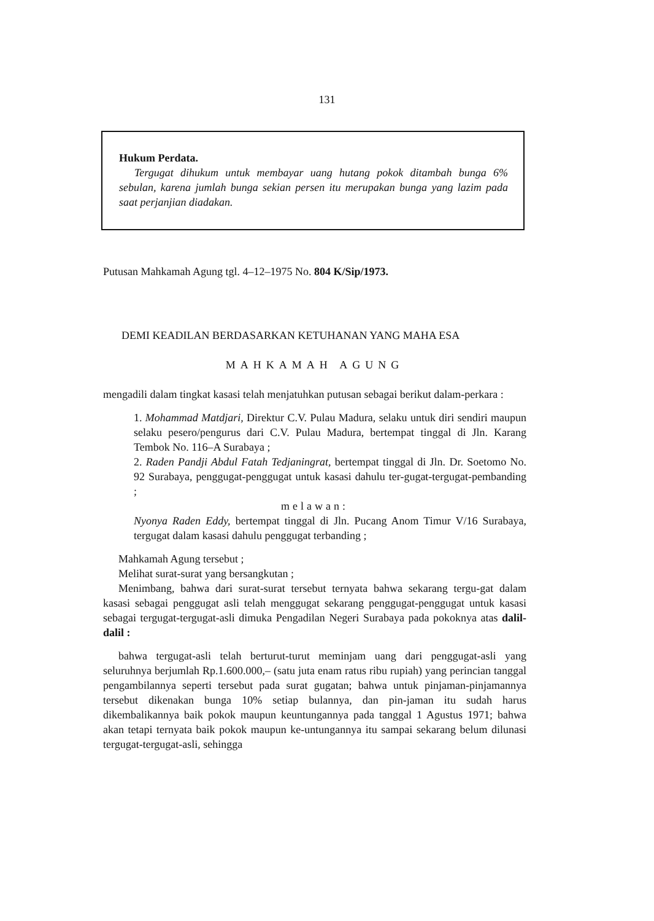131
Hukum Perdata.
Tergugat dihukum untuk membayar uang hutang pokok ditambah bunga 6% sebulan, karena jumlah bunga sekian persen itu merupakan bunga yang lazim pada saat perjanjian diadakan.
Putusan Mahkamah Agung tgl. 4–12–1975 No. 804 K/Sip/1973.
DEMI KEADILAN BERDASARKAN KETUHANAN YANG MAHA ESA
MAHKAMAH AGUNG
mengadili dalam tingkat kasasi telah menjatuhkan putusan sebagai berikut dalam-perkara :
1. Mohammad Matdjari, Direktur C.V. Pulau Madura, selaku untuk diri sendiri maupun selaku pesero/pengurus dari C.V. Pulau Madura, bertempat tinggal di Jln. Karang Tembok No. 116–A Surabaya ;
2. Raden Pandji Abdul Fatah Tedjaningrat, bertempat tinggal di Jln. Dr. Soetomo No. 92 Surabaya, penggugat-penggugat untuk kasasi dahulu ter-gugat-tergugat-pembanding ;
melawan:
Nyonya Raden Eddy, bertempat tinggal di Jln. Pucang Anom Timur V/16 Surabaya, tergugat dalam kasasi dahulu penggugat terbanding ;
Mahkamah Agung tersebut ;
Melihat surat-surat yang bersangkutan ;
Menimbang, bahwa dari surat-surat tersebut ternyata bahwa sekarang tergu-gat dalam kasasi sebagai penggugat asli telah menggugat sekarang penggugat-penggugat untuk kasasi sebagai tergugat-tergugat-asli dimuka Pengadilan Negeri Surabaya pada pokoknya atas dalil-dalil :
bahwa tergugat-asli telah berturut-turut meminjam uang dari penggugat-asli yang seluruhnya berjumlah Rp.1.600.000,– (satu juta enam ratus ribu rupiah) yang perincian tanggal pengambilannya seperti tersebut pada surat gugatan; bahwa untuk pinjaman-pinjamannya tersebut dikenakan bunga 10% setiap bulannya, dan pin-jaman itu sudah harus dikembalikannya baik pokok maupun keuntungannya pada tanggal 1 Agustus 1971; bahwa akan tetapi ternyata baik pokok maupun ke-untungannya itu sampai sekarang belum dilunasi tergugat-tergugat-asli, sehingga